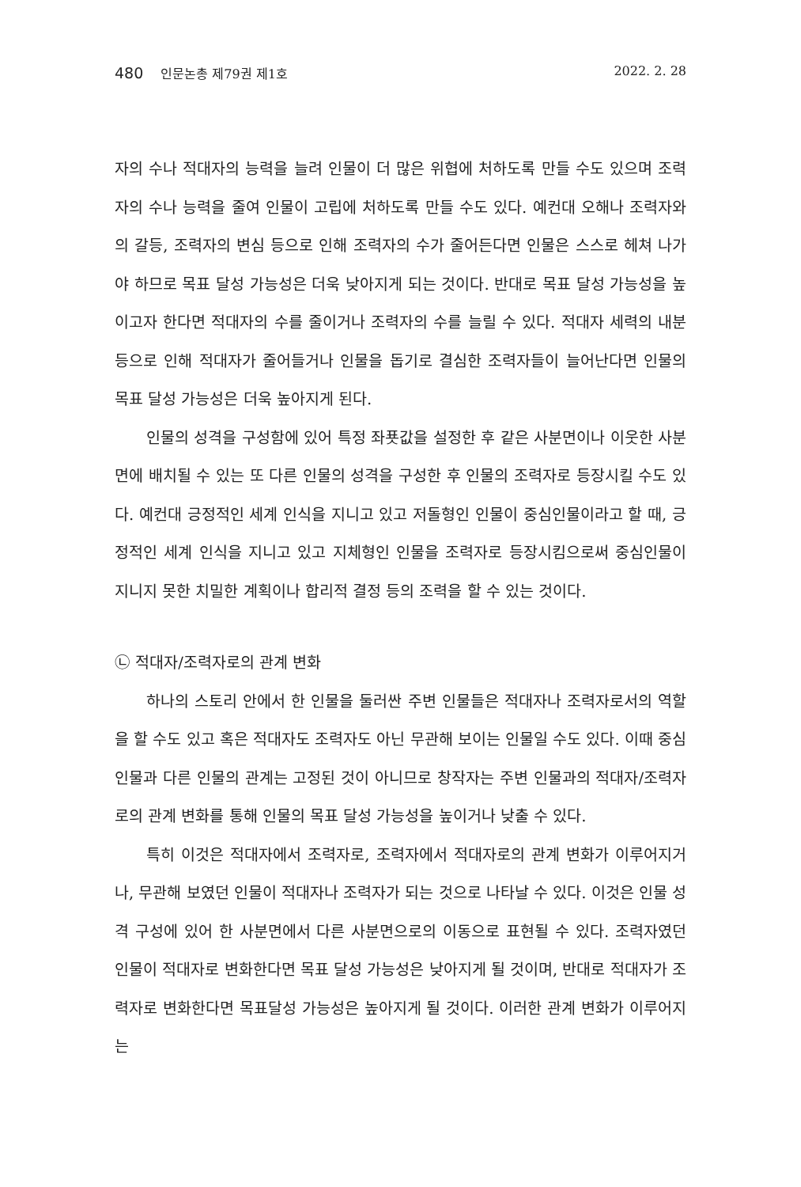480 인문논총 제79권 제1호 2022. 2. 28
자의 수나 적대자의 능력을 늘려 인물이 더 많은 위협에 처하도록 만들 수도 있으며 조력자의 수나 능력을 줄여 인물이 고립에 처하도록 만들 수도 있다. 예컨대 오해나 조력자와의 갈등, 조력자의 변심 등으로 인해 조력자의 수가 줄어든다면 인물은 스스로 헤쳐 나가야 하므로 목표 달성 가능성은 더욱 낮아지게 되는 것이다. 반대로 목표 달성 가능성을 높이고자 한다면 적대자의 수를 줄이거나 조력자의 수를 늘릴 수 있다. 적대자 세력의 내분 등으로 인해 적대자가 줄어들거나 인물을 돕기로 결심한 조력자들이 늘어난다면 인물의 목표 달성 가능성은 더욱 높아지게 된다.
인물의 성격을 구성함에 있어 특정 좌푯값을 설정한 후 같은 사분면이나 이웃한 사분면에 배치될 수 있는 또 다른 인물의 성격을 구성한 후 인물의 조력자로 등장시킬 수도 있다. 예컨대 긍정적인 세계 인식을 지니고 있고 저돌형인 인물이 중심인물이라고 할 때, 긍정적인 세계 인식을 지니고 있고 지체형인 인물을 조력자로 등장시킴으로써 중심인물이 지니지 못한 치밀한 계획이나 합리적 결정 등의 조력을 할 수 있는 것이다.
㉡ 적대자/조력자로의 관계 변화
하나의 스토리 안에서 한 인물을 둘러싼 주변 인물들은 적대자나 조력자로서의 역할을 할 수도 있고 혹은 적대자도 조력자도 아닌 무관해 보이는 인물일 수도 있다. 이때 중심인물과 다른 인물의 관계는 고정된 것이 아니므로 창작자는 주변 인물과의 적대자/조력자로의 관계 변화를 통해 인물의 목표 달성 가능성을 높이거나 낮출 수 있다.
특히 이것은 적대자에서 조력자로, 조력자에서 적대자로의 관계 변화가 이루어지거나, 무관해 보였던 인물이 적대자나 조력자가 되는 것으로 나타날 수 있다. 이것은 인물 성격 구성에 있어 한 사분면에서 다른 사분면으로의 이동으로 표현될 수 있다. 조력자였던 인물이 적대자로 변화한다면 목표 달성 가능성은 낮아지게 될 것이며, 반대로 적대자가 조력자로 변화한다면 목표달성 가능성은 높아지게 될 것이다. 이러한 관계 변화가 이루어지는